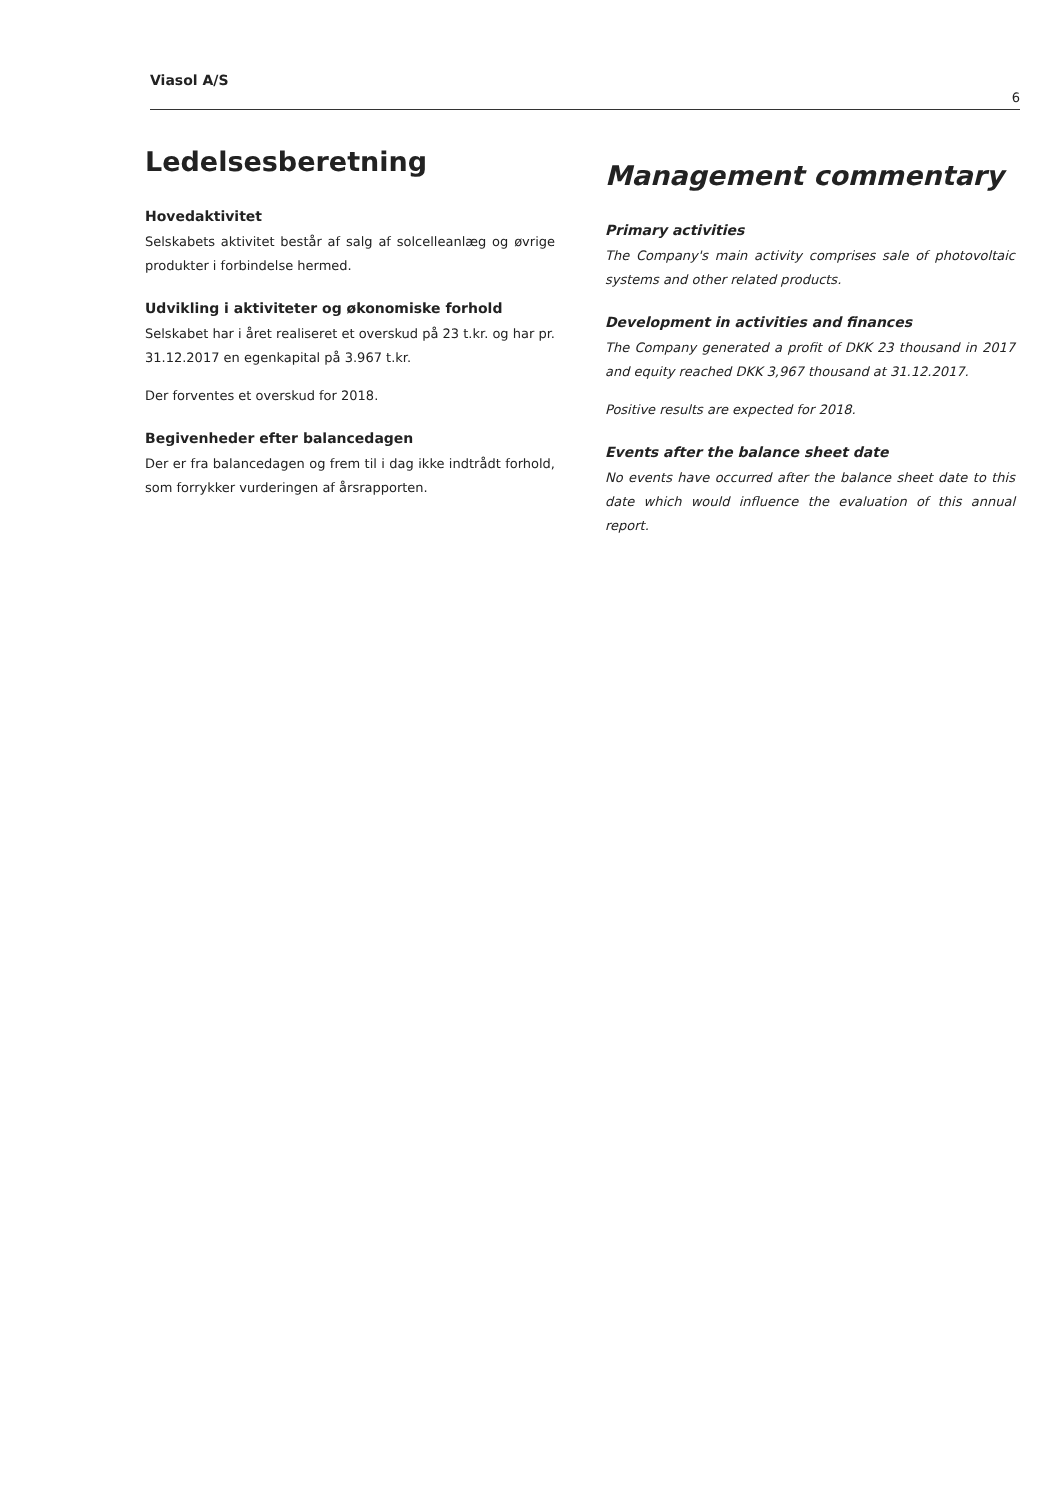Viasol A/S 6
Ledelsesberetning
Hovedaktivitet
Selskabets aktivitet består af salg af solcelleanlæg og øvrige produkter i forbindelse hermed.
Udvikling i aktiviteter og økonomiske forhold
Selskabet har i året realiseret et overskud på 23 t.kr. og har pr. 31.12.2017 en egenkapital på 3.967 t.kr.
Der forventes et overskud for 2018.
Begivenheder efter balancedagen
Der er fra balancedagen og frem til i dag ikke indtrådt forhold, som forrykker vurderingen af årsrapporten.
Management commentary
Primary activities
The Company's main activity comprises sale of photovoltaic systems and other related products.
Development in activities and finances
The Company generated a profit of DKK 23 thousand in 2017 and equity reached DKK 3,967 thousand at 31.12.2017.
Positive results are expected for 2018.
Events after the balance sheet date
No events have occurred after the balance sheet date to this date which would influence the evaluation of this annual report.